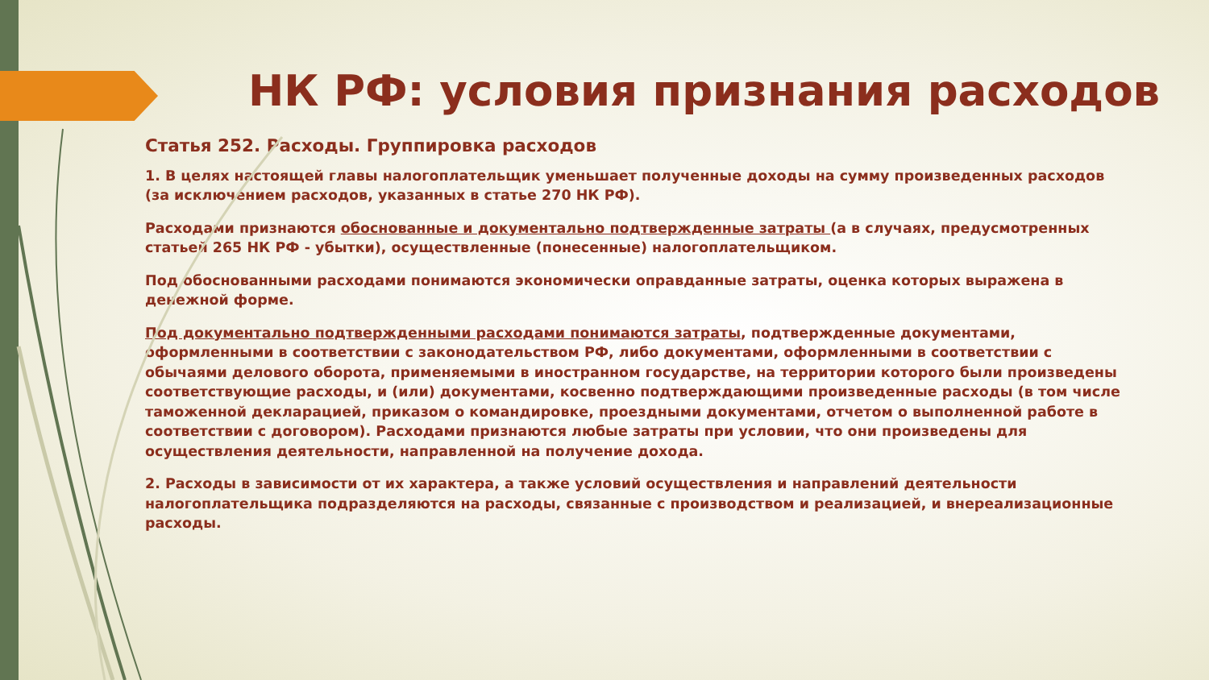НК РФ: условия признания расходов
Статья 252. Расходы. Группировка расходов
1. В целях настоящей главы налогоплательщик уменьшает полученные доходы на сумму произведенных расходов (за исключением расходов, указанных в статье 270 НК РФ).
Расходами признаются обоснованные и документально подтвержденные затраты (а в случаях, предусмотренных статьей 265 НК РФ - убытки), осуществленные (понесенные) налогоплательщиком.
Под обоснованными расходами понимаются экономически оправданные затраты, оценка которых выражена в денежной форме.
Под документально подтвержденными расходами понимаются затраты, подтвержденные документами, оформленными в соответствии с законодательством РФ, либо документами, оформленными в соответствии с обычаями делового оборота, применяемыми в иностранном государстве, на территории которого были произведены соответствующие расходы, и (или) документами, косвенно подтверждающими произведенные расходы (в том числе таможенной декларацией, приказом о командировке, проездными документами, отчетом о выполненной работе в соответствии с договором). Расходами признаются любые затраты при условии, что они произведены для осуществления деятельности, направленной на получение дохода.
2. Расходы в зависимости от их характера, а также условий осуществления и направлений деятельности налогоплательщика подразделяются на расходы, связанные с производством и реализацией, и внереализационные расходы.